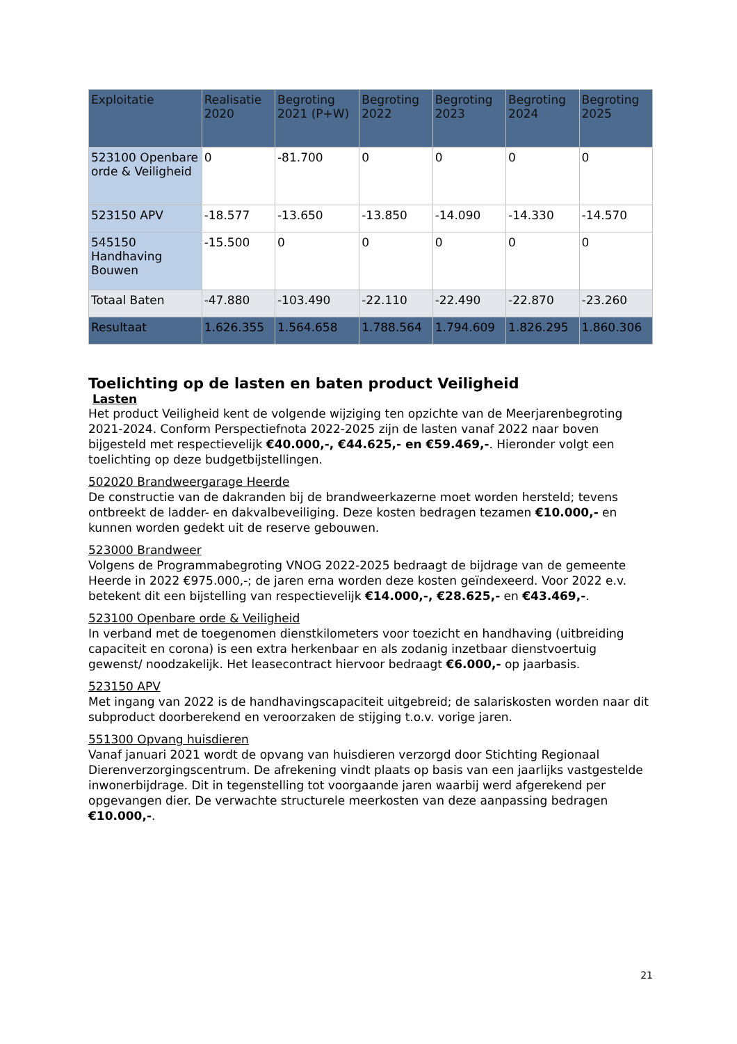| Exploitatie | Realisatie 2020 | Begroting 2021 (P+W) | Begroting 2022 | Begroting 2023 | Begroting 2024 | Begroting 2025 |
| --- | --- | --- | --- | --- | --- | --- |
| 523100 Openbare orde & Veiligheid | 0 | -81.700 | 0 | 0 | 0 | 0 |
| 523150 APV | -18.577 | -13.650 | -13.850 | -14.090 | -14.330 | -14.570 |
| 545150 Handhaving Bouwen | -15.500 | 0 | 0 | 0 | 0 | 0 |
| Totaal Baten | -47.880 | -103.490 | -22.110 | -22.490 | -22.870 | -23.260 |
| Resultaat | 1.626.355 | 1.564.658 | 1.788.564 | 1.794.609 | 1.826.295 | 1.860.306 |
Toelichting op de lasten en baten product Veiligheid
Lasten
Het product Veiligheid kent de volgende wijziging ten opzichte van de Meerjarenbegroting 2021-2024. Conform Perspectiefnota 2022-2025 zijn de lasten vanaf 2022 naar boven bijgesteld met respectievelijk €40.000,-, €44.625,- en €59.469,-. Hieronder volgt een toelichting op deze budgetbijstellingen.
502020 Brandweergarage Heerde
De constructie van de dakranden bij de brandweerkazerne moet worden hersteld; tevens ontbreekt de ladder- en dakvalbeveiliging. Deze kosten bedragen tezamen €10.000,- en kunnen worden gedekt uit de reserve gebouwen.
523000 Brandweer
Volgens de Programmabegroting VNOG 2022-2025 bedraagt de bijdrage van de gemeente Heerde in 2022 €975.000,-; de jaren erna worden deze kosten geïndexeerd. Voor 2022 e.v. betekent dit een bijstelling van respectievelijk €14.000,-, €28.625,- en €43.469,-.
523100 Openbare orde & Veiligheid
In verband met de toegenomen dienstkilometers voor toezicht en handhaving (uitbreiding capaciteit en corona) is een extra herkenbaar en als zodanig inzetbaar dienstvoertuig gewenst/ noodzakelijk. Het leasecontract hiervoor bedraagt €6.000,- op jaarbasis.
523150 APV
Met ingang van 2022 is de handhavingscapaciteit uitgebreid; de salariskosten worden naar dit subproduct doorberekend en veroorzaken de stijging t.o.v. vorige jaren.
551300 Opvang huisdieren
Vanaf januari 2021 wordt de opvang van huisdieren verzorgd door Stichting Regionaal Dierenverzorgingscentrum. De afrekening vindt plaats op basis van een jaarlijks vastgestelde inwonerbijdrage. Dit in tegenstelling tot voorgaande jaren waarbij werd afgerekend per opgevangen dier. De verwachte structurele meerkosten van deze aanpassing bedragen €10.000,-.
21